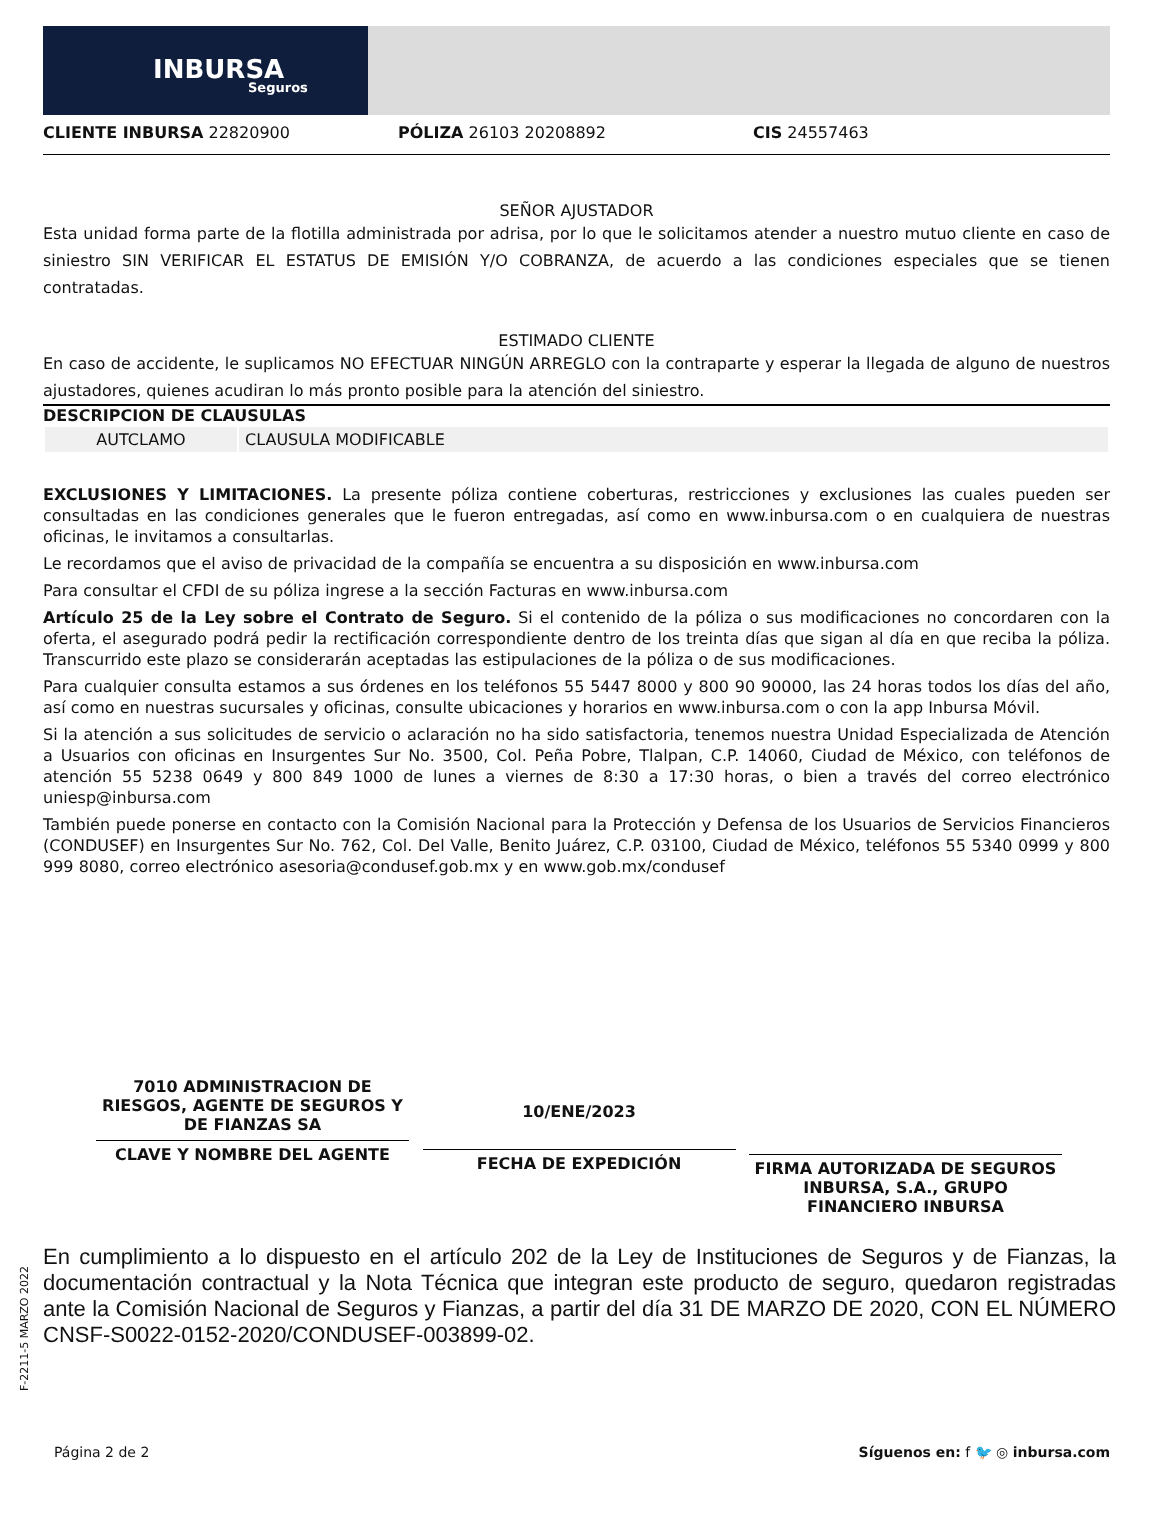INBURSA
Seguros
CLIENTE INBURSA 22820900 PÓLIZA 26103 20208892 CIS 24557463
SEÑOR AJUSTADOR
Esta unidad forma parte de la flotilla administrada por adrisa, por lo que le solicitamos atender a nuestro mutuo cliente en caso de siniestro SIN VERIFICAR EL ESTATUS DE EMISIÓN Y/O COBRANZA, de acuerdo a las condiciones especiales que se tienen contratadas.
ESTIMADO CLIENTE
En caso de accidente, le suplicamos NO EFECTUAR NINGÚN ARREGLO con la contraparte y esperar la llegada de alguno de nuestros ajustadores, quienes acudiran lo más pronto posible para la atención del siniestro.
DESCRIPCION DE CLAUSULAS
| AUTCLAMO | CLAUSULA MODIFICABLE |
EXCLUSIONES Y LIMITACIONES. La presente póliza contiene coberturas, restricciones y exclusiones las cuales pueden ser consultadas en las condiciones generales que le fueron entregadas, así como en www.inbursa.com o en cualquiera de nuestras oficinas, le invitamos a consultarlas.
Le recordamos que el aviso de privacidad de la compañía se encuentra a su disposición en www.inbursa.com
Para consultar el CFDI de su póliza ingrese a la sección Facturas en www.inbursa.com
Artículo 25 de la Ley sobre el Contrato de Seguro. Si el contenido de la póliza o sus modificaciones no concordaren con la oferta, el asegurado podrá pedir la rectificación correspondiente dentro de los treinta días que sigan al día en que reciba la póliza. Transcurrido este plazo se considerarán aceptadas las estipulaciones de la póliza o de sus modificaciones.
Para cualquier consulta estamos a sus órdenes en los teléfonos 55 5447 8000 y 800 90 90000, las 24 horas todos los días del año, así como en nuestras sucursales y oficinas, consulte ubicaciones y horarios en www.inbursa.com o con la app Inbursa Móvil.
Si la atención a sus solicitudes de servicio o aclaración no ha sido satisfactoria, tenemos nuestra Unidad Especializada de Atención a Usuarios con oficinas en Insurgentes Sur No. 3500, Col. Peña Pobre, Tlalpan, C.P. 14060, Ciudad de México, con teléfonos de atención 55 5238 0649 y 800 849 1000 de lunes a viernes de 8:30 a 17:30 horas, o bien a través del correo electrónico uniesp@inbursa.com
También puede ponerse en contacto con la Comisión Nacional para la Protección y Defensa de los Usuarios de Servicios Financieros (CONDUSEF) en Insurgentes Sur No. 762, Col. Del Valle, Benito Juárez, C.P. 03100, Ciudad de México, teléfonos 55 5340 0999 y 800 999 8080, correo electrónico asesoria@condusef.gob.mx y en www.gob.mx/condusef
7010 ADMINISTRACION DE RIESGOS, AGENTE DE SEGUROS Y DE FIANZAS SA
CLAVE Y NOMBRE DEL AGENTE
10/ENE/2023
FECHA DE EXPEDICIÓN
FIRMA AUTORIZADA DE SEGUROS INBURSA, S.A., GRUPO FINANCIERO INBURSA
En cumplimiento a lo dispuesto en el artículo 202 de la Ley de Instituciones de Seguros y de Fianzas, la documentación contractual y la Nota Técnica que integran este producto de seguro, quedaron registradas ante la Comisión Nacional de Seguros y Fianzas, a partir del día 31 DE MARZO DE 2020, CON EL NÚMERO CNSF-S0022-0152-2020/CONDUSEF-003899-02.
F-2211-5 MARZO 2022
Página 2 de 2 Síguenos en: f 🐦 ◎ inbursa.com